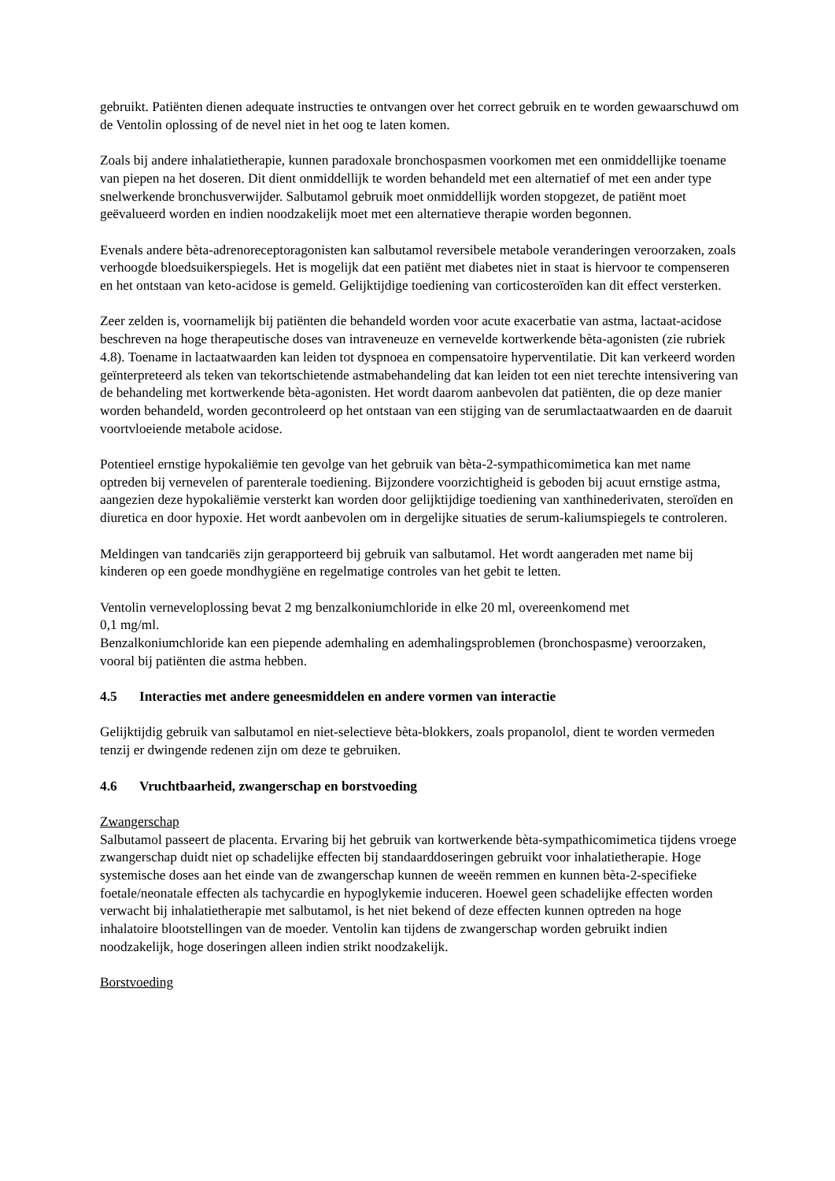gebruikt. Patiënten dienen adequate instructies te ontvangen over het correct gebruik en te worden gewaarschuwd om de Ventolin oplossing of de nevel niet in het oog te laten komen.
Zoals bij andere inhalatietherapie, kunnen paradoxale bronchospasmen voorkomen met een onmiddellijke toename van piepen na het doseren. Dit dient onmiddellijk te worden behandeld met een alternatief of met een ander type snelwerkende bronchusverwijder. Salbutamol gebruik moet onmiddellijk worden stopgezet, de patiënt moet geëvalueerd worden en indien noodzakelijk moet met een alternatieve therapie worden begonnen.
Evenals andere bèta-adrenoreceptoragonisten kan salbutamol reversibele metabole veranderingen veroorzaken, zoals verhoogde bloedsuikerspiegels. Het is mogelijk dat een patiënt met diabetes niet in staat is hiervoor te compenseren en het ontstaan van keto-acidose is gemeld. Gelijktijdige toediening van corticosteroïden kan dit effect versterken.
Zeer zelden is, voornamelijk bij patiënten die behandeld worden voor acute exacerbatie van astma, lactaat-acidose beschreven na hoge therapeutische doses van intraveneuze en vernevelde kortwerkende bèta-agonisten (zie rubriek 4.8). Toename in lactaatwaarden kan leiden tot dyspnoea en compensatoire hyperventilatie. Dit kan verkeerd worden geïnterpreteerd als teken van tekortschietende astmabehandeling dat kan leiden tot een niet terechte intensivering van de behandeling met kortwerkende bèta-agonisten. Het wordt daarom aanbevolen dat patiënten, die op deze manier worden behandeld, worden gecontroleerd op het ontstaan van een stijging van de serumlactaatwaarden en de daaruit voortvloeiende metabole acidose.
Potentieel ernstige hypokaliëmie ten gevolge van het gebruik van bèta-2-sympathicomimetica kan met name optreden bij vernevelen of parenterale toediening. Bijzondere voorzichtigheid is geboden bij acuut ernstige astma, aangezien deze hypokaliëmie versterkt kan worden door gelijktijdige toediening van xanthinederivaten, steroïden en diuretica en door hypoxie. Het wordt aanbevolen om in dergelijke situaties de serum-kaliumspiegels te controleren.
Meldingen van tandcariës zijn gerapporteerd bij gebruik van salbutamol. Het wordt aangeraden met name bij kinderen op een goede mondhygiëne en regelmatige controles van het gebit te letten.
Ventolin verneveloplossing bevat 2 mg benzalkoniumchloride in elke 20 ml, overeenkomend met
0,1 mg/ml.
Benzalkoniumchloride kan een piepende ademhaling en ademhalingsproblemen (bronchospasme) veroorzaken, vooral bij patiënten die astma hebben.
4.5 Interacties met andere geneesmiddelen en andere vormen van interactie
Gelijktijdig gebruik van salbutamol en niet-selectieve bèta-blokkers, zoals propanolol, dient te worden vermeden tenzij er dwingende redenen zijn om deze te gebruiken.
4.6 Vruchtbaarheid, zwangerschap en borstvoeding
Zwangerschap
Salbutamol passeert de placenta. Ervaring bij het gebruik van kortwerkende bèta-sympathicomimetica tijdens vroege zwangerschap duidt niet op schadelijke effecten bij standaarddoseringen gebruikt voor inhalatietherapie. Hoge systemische doses aan het einde van de zwangerschap kunnen de weeën remmen en kunnen bèta-2-specifieke foetale/neonatale effecten als tachycardie en hypoglykemie induceren. Hoewel geen schadelijke effecten worden verwacht bij inhalatietherapie met salbutamol, is het niet bekend of deze effecten kunnen optreden na hoge inhalatoire blootstellingen van de moeder. Ventolin kan tijdens de zwangerschap worden gebruikt indien noodzakelijk, hoge doseringen alleen indien strikt noodzakelijk.
Borstvoeding